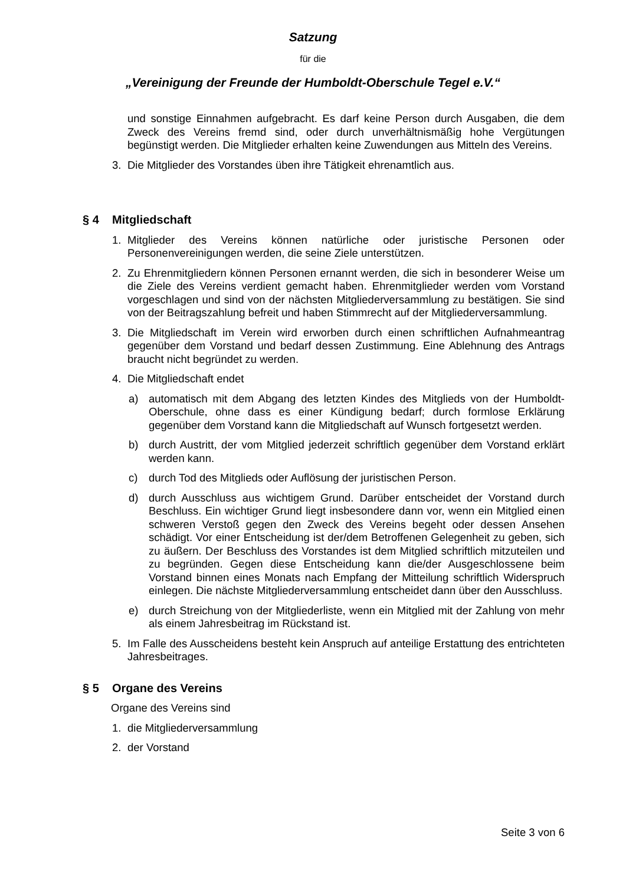Satzung
für die
„Vereinigung der Freunde der Humboldt-Oberschule Tegel e.V.“
und sonstige Einnahmen aufgebracht. Es darf keine Person durch Ausgaben, die dem Zweck des Vereins fremd sind, oder durch unverhältnismäßig hohe Vergütungen begünstigt werden. Die Mitglieder erhalten keine Zuwendungen aus Mitteln des Vereins.
3. Die Mitglieder des Vorstandes üben ihre Tätigkeit ehrenamtlich aus.
§ 4 Mitgliedschaft
1. Mitglieder des Vereins können natürliche oder juristische Personen oder Personenvereinigungen werden, die seine Ziele unterstützen.
2. Zu Ehrenmitgliedern können Personen ernannt werden, die sich in besonderer Weise um die Ziele des Vereins verdient gemacht haben. Ehrenmitglieder werden vom Vorstand vorgeschlagen und sind von der nächsten Mitgliederversammlung zu bestätigen. Sie sind von der Beitragszahlung befreit und haben Stimmrecht auf der Mitgliederversammlung.
3. Die Mitgliedschaft im Verein wird erworben durch einen schriftlichen Aufnahmeantrag gegenüber dem Vorstand und bedarf dessen Zustimmung. Eine Ablehnung des Antrags braucht nicht begründet zu werden.
4. Die Mitgliedschaft endet
a) automatisch mit dem Abgang des letzten Kindes des Mitglieds von der Humboldt-Oberschule, ohne dass es einer Kündigung bedarf; durch formlose Erklärung gegenüber dem Vorstand kann die Mitgliedschaft auf Wunsch fortgesetzt werden.
b) durch Austritt, der vom Mitglied jederzeit schriftlich gegenüber dem Vorstand erklärt werden kann.
c) durch Tod des Mitglieds oder Auflösung der juristischen Person.
d) durch Ausschluss aus wichtigem Grund. Darüber entscheidet der Vorstand durch Beschluss. Ein wichtiger Grund liegt insbesondere dann vor, wenn ein Mitglied einen schweren Verstoß gegen den Zweck des Vereins begeht oder dessen Ansehen schädigt. Vor einer Entscheidung ist der/dem Betroffenen Gelegenheit zu geben, sich zu äußern. Der Beschluss des Vorstandes ist dem Mitglied schriftlich mitzuteilen und zu begründen. Gegen diese Entscheidung kann die/der Ausgeschlossene beim Vorstand binnen eines Monats nach Empfang der Mitteilung schriftlich Widerspruch einlegen. Die nächste Mitgliederversammlung entscheidet dann über den Ausschluss.
e) durch Streichung von der Mitgliederliste, wenn ein Mitglied mit der Zahlung von mehr als einem Jahresbeitrag im Rückstand ist.
5. Im Falle des Ausscheidens besteht kein Anspruch auf anteilige Erstattung des entrichteten Jahresbeitrages.
§ 5 Organe des Vereins
Organe des Vereins sind
1. die Mitgliederversammlung
2. der Vorstand
Seite 3 von 6